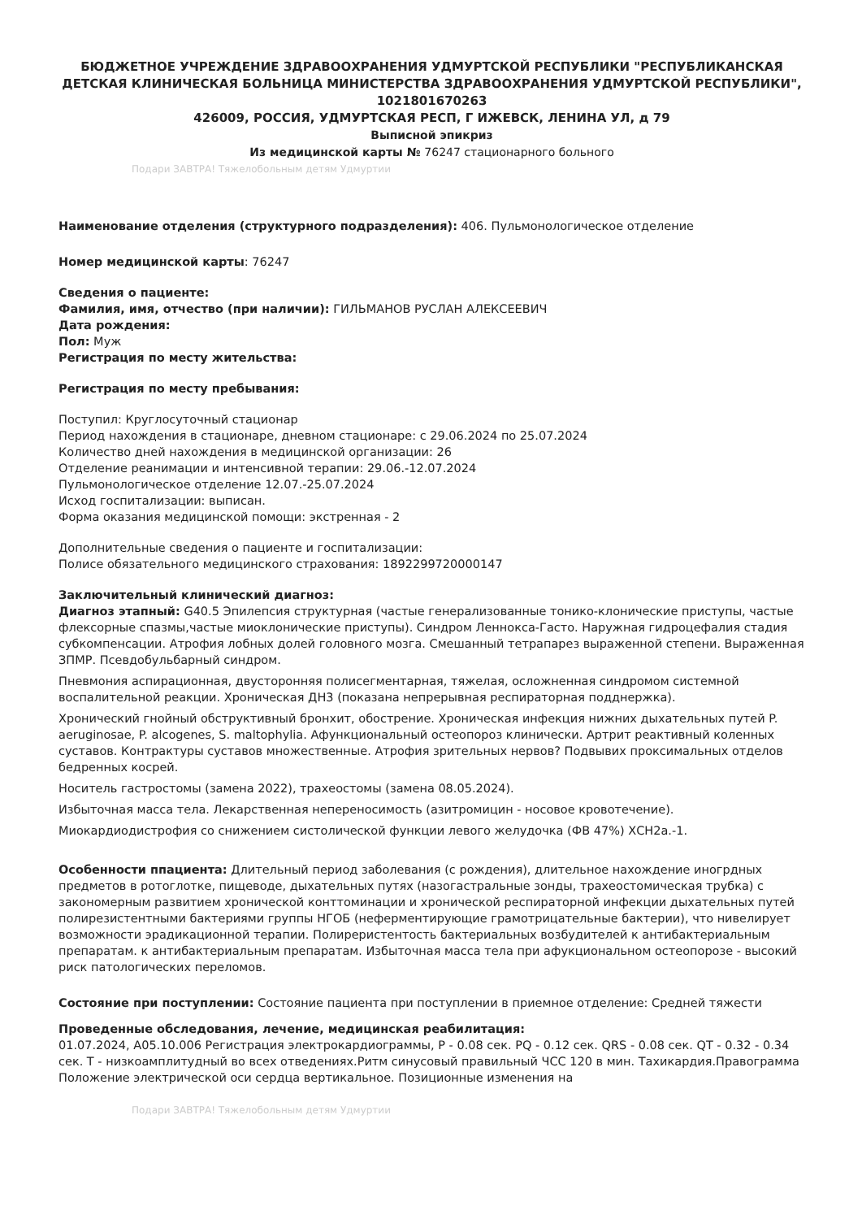БЮДЖЕТНОЕ УЧРЕЖДЕНИЕ ЗДРАВООХРАНЕНИЯ УДМУРТСКОЙ РЕСПУБЛИКИ "РЕСПУБЛИКАНСКАЯ ДЕТСКАЯ КЛИНИЧЕСКАЯ БОЛЬНИЦА МИНИСТЕРСТВА ЗДРАВООХРАНЕНИЯ УДМУРТСКОЙ РЕСПУБЛИКИ", 1021801670263
426009, РОССИЯ, УДМУРТСКАЯ РЕСП, Г ИЖЕВСК, ЛЕНИНА УЛ, д 79
Выписной эпикриз
Из медицинской карты № 76247 стационарного больного
Подари ЗАВТРА! Тяжелобольным детям Удмуртии
Наименование отделения (структурного подразделения): 406. Пульмонологическое отделение
Номер медицинской карты: 76247
Сведения о пациенте:
Фамилия, имя, отчество (при наличии): ГИЛЬМАНОВ РУСЛАН АЛЕКСЕЕВИЧ
Дата рождения:
Пол: Муж
Регистрация по месту жительства:
Регистрация по месту пребывания:
Поступил: Круглосуточный стационар
Период нахождения в стационаре, дневном стационаре: с 29.06.2024 по 25.07.2024
Количество дней нахождения в медицинской организации: 26
Отделение реанимации и интенсивной терапии: 29.06.-12.07.2024
Пульмонологическое отделение 12.07.-25.07.2024
Исход госпитализации: выписан.
Форма оказания медицинской помощи: экстренная - 2
Дополнительные сведения о пациенте и госпитализации:
Полисе обязательного медицинского страхования: 1892299720000147
Заключительный клинический диагноз:
Диагноз этапный: G40.5 Эпилепсия структурная (частые генерализованные тонико-клонические приступы, частые флексорные спазмы,частые миоклонические приступы). Синдром Леннокса-Гасто. Наружная гидроцефалия стадия субкомпенсации. Атрофия лобных долей головного мозга. Смешанный тетрапарез выраженной степени. Выраженная ЗПМР. Псевдобульбарный синдром.
Пневмония аспирационная, двусторонняя полисегментарная, тяжелая, осложненная синдромом системной воспалительной реакции. Хроническая ДН3 (показана непрерывная респираторная подднержка).
Хронический гнойный обструктивный бронхит, обострение. Хроническая инфекция нижних дыхательных путей P. aeruginosae, P. alcogenes, S. maltophylia. Афункциональный остеопороз клинически. Артрит реактивный коленных суставов. Контрактуры суставов множественные. Атрофия зрительных нервов? Подвывих проксимальных отделов бедренных косрей.
Носитель гастростомы (замена 2022), трахеостомы (замена 08.05.2024).
Избыточная масса тела. Лекарственная непереносимость (азитромицин - носовое кровотечение).
Миокардиодистрофия со снижением систолической функции левого желудочка (ФВ 47%) ХСН2а.-1.
Особенности ппациента: Длительный период заболевания (с рождения), длительное нахождение иногрдных предметов в ротоглотке, пищеводе, дыхательных путях (назогастральные зонды, трахеостомическая трубка) с закономерным развитием хронической конттоминации и хронической респираторной инфекции дыхательных путей полирезистентными бактериями группы НГОБ (неферментирующие грамотрицательные бактерии), что нивелирует возможности эрадикационной терапии. Полиреристентость бактериальных возбудителей к антибактериальным препаратам. к антибактериальным препаратам. Избыточная масса тела при афукциональном остеопорозе - высокий риск патологических переломов.
Состояние при поступлении: Состояние пациента при поступлении в приемное отделение: Средней тяжести
Проведенные обследования, лечение, медицинская реабилитация:
01.07.2024, A05.10.006 Регистрация электрокардиограммы, P - 0.08 сек. PQ - 0.12 сек. QRS - 0.08 сек. QT - 0.32 - 0.34 сек. T - низкоамплитудный во всех отведениях.Ритм синусовый правильный ЧСС 120 в мин. Тахикардия.Правограмма Положение электрической оси сердца вертикальное. Позиционные изменения на
Подари ЗАВТРА! Тяжелобольным детям Удмуртии